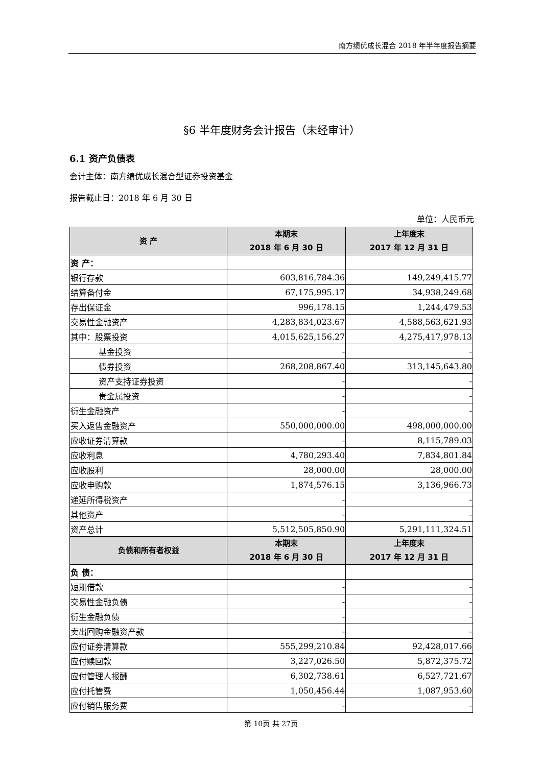南方绩优成长混合 2018 年半年度报告摘要
§6 半年度财务会计报告（未经审计）
6.1 资产负债表
会计主体：南方绩优成长混合型证券投资基金
报告截止日：2018 年 6 月 30 日
单位：人民币元
| 资 产 | 本期末 2018 年 6 月 30 日 | 上年度末 2017 年 12 月 31 日 |
| --- | --- | --- |
| 资 产： | | |
| 银行存款 | 603,816,784.36 | 149,249,415.77 |
| 结算备付金 | 67,175,995.17 | 34,938,249.68 |
| 存出保证金 | 996,178.15 | 1,244,479.53 |
| 交易性金融资产 | 4,283,834,023.67 | 4,588,563,621.93 |
| 其中：股票投资 | 4,015,625,156.27 | 4,275,417,978.13 |
| 基金投资 | - | - |
| 债券投资 | 268,208,867.40 | 313,145,643.80 |
| 资产支持证券投资 | - | - |
| 贵金属投资 | - | - |
| 衍生金融资产 | - | - |
| 买入返售金融资产 | 550,000,000.00 | 498,000,000.00 |
| 应收证券清算款 | - | 8,115,789.03 |
| 应收利息 | 4,780,293.40 | 7,834,801.84 |
| 应收股利 | 28,000.00 | 28,000.00 |
| 应收申购款 | 1,874,576.15 | 3,136,966.73 |
| 递延所得税资产 | - | - |
| 其他资产 | - | - |
| 资产总计 | 5,512,505,850.90 | 5,291,111,324.51 |
| 负债和所有者权益 | 本期末 2018 年 6 月 30 日 | 上年度末 2017 年 12 月 31 日 |
| 负 债： | | |
| 短期借款 | - | - |
| 交易性金融负债 | - | - |
| 衍生金融负债 | - | - |
| 卖出回购金融资产款 | - | - |
| 应付证券清算款 | 555,299,210.84 | 92,428,017.66 |
| 应付赎回款 | 3,227,026.50 | 5,872,375.72 |
| 应付管理人报酬 | 6,302,738.61 | 6,527,721.67 |
| 应付托管费 | 1,050,456.44 | 1,087,953.60 |
| 应付销售服务费 | - | - |
第 10页 共 27页